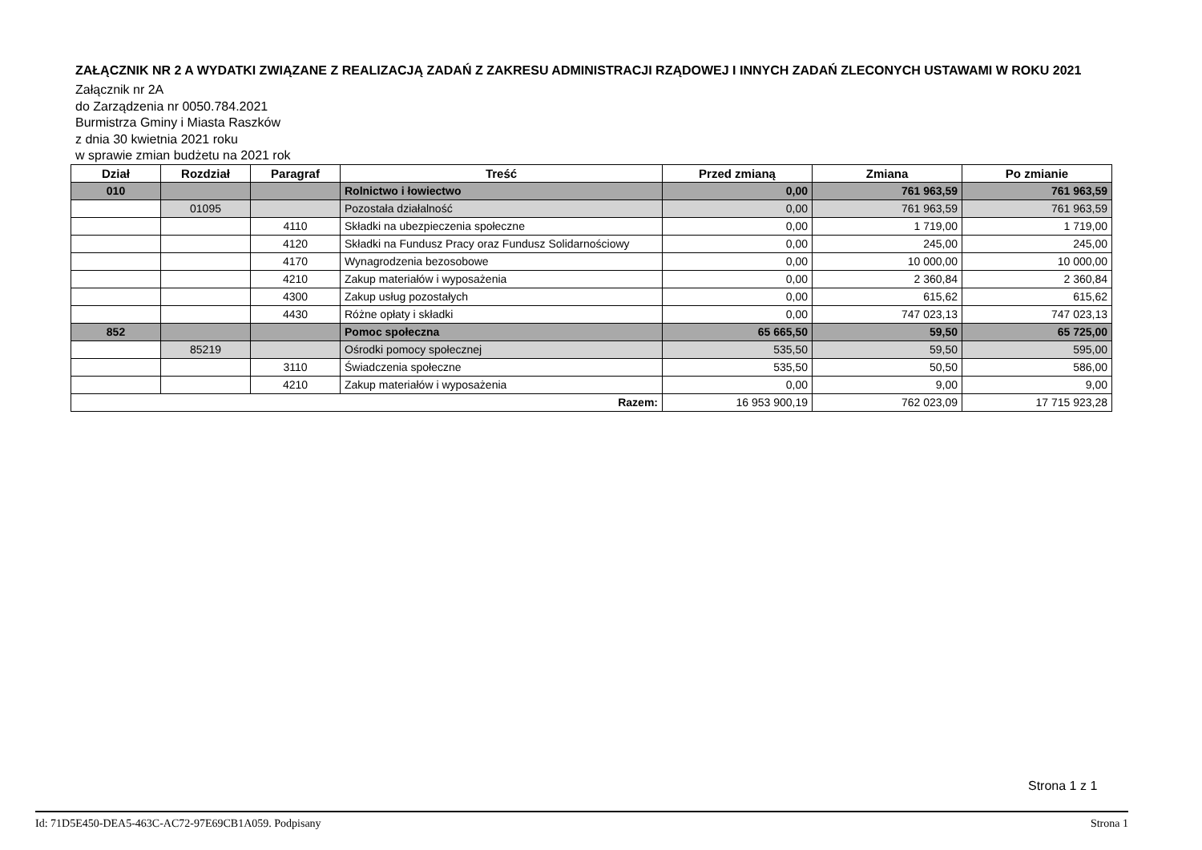ZAŁĄCZNIK NR 2 A WYDATKI ZWIĄZANE Z REALIZACJĄ ZADAŃ Z ZAKRESU ADMINISTRACJI RZĄDOWEJ I INNYCH ZADAŃ ZLECONYCH USTAWAMI W ROKU 2021
Załącznik nr 2A
do Zarządzenia nr 0050.784.2021
Burmistrza Gminy i Miasta Raszków
z dnia 30 kwietnia 2021 roku
w sprawie zmian budżetu na 2021 rok
| Dział | Rozdział | Paragraf | Treść | Przed zmianą | Zmiana | Po zmianie |
| --- | --- | --- | --- | --- | --- | --- |
| 010 | | | Rolnictwo i łowiectwo | 0,00 | 761 963,59 | 761 963,59 |
| | 01095 | | Pozostała działalność | 0,00 | 761 963,59 | 761 963,59 |
| | | 4110 | Składki na ubezpieczenia społeczne | 0,00 | 1 719,00 | 1 719,00 |
| | | 4120 | Składki na Fundusz Pracy oraz Fundusz Solidarnościowy | 0,00 | 245,00 | 245,00 |
| | | 4170 | Wynagrodzenia bezosobowe | 0,00 | 10 000,00 | 10 000,00 |
| | | 4210 | Zakup materiałów i wyposażenia | 0,00 | 2 360,84 | 2 360,84 |
| | | 4300 | Zakup usług pozostałych | 0,00 | 615,62 | 615,62 |
| | | 4430 | Różne opłaty i składki | 0,00 | 747 023,13 | 747 023,13 |
| 852 | | | Pomoc społeczna | 65 665,50 | 59,50 | 65 725,00 |
| | 85219 | | Ośrodki pomocy społecznej | 535,50 | 59,50 | 595,00 |
| | | 3110 | Świadczenia społeczne | 535,50 | 50,50 | 586,00 |
| | | 4210 | Zakup materiałów i wyposażenia | 0,00 | 9,00 | 9,00 |
| Razem: | | | | 16 953 900,19 | 762 023,09 | 17 715 923,28 |
Strona 1 z 1
Id: 71D5E450-DEA5-463C-AC72-97E69CB1A059. Podpisany Strona 1